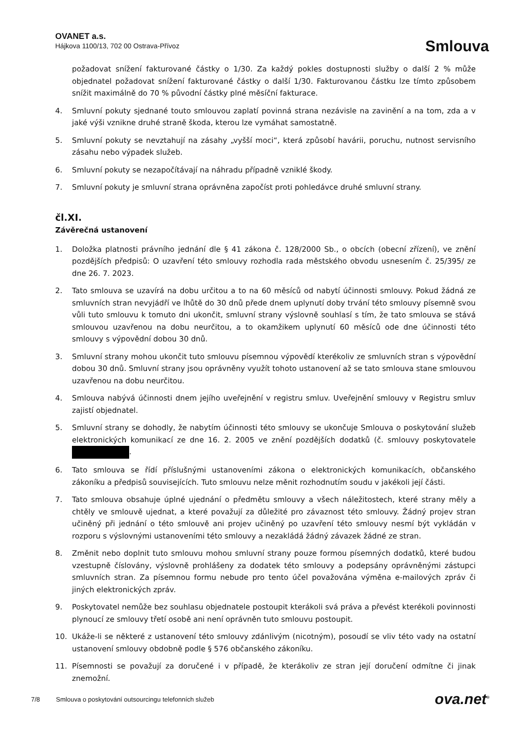OVANET a.s.
Hájkova 1100/13, 702 00 Ostrava-Přívoz
Smlouva
požadovat snížení fakturované částky o 1/30. Za každý pokles dostupnosti služby o další 2 % může objednatel požadovat snížení fakturované částky o další 1/30. Fakturovanou částku lze tímto způsobem snížit maximálně do 70 % původní částky plné měsíční fakturace.
4. Smluvní pokuty sjednané touto smlouvou zaplatí povinná strana nezávisle na zavinění a na tom, zda a v jaké výši vznikne druhé straně škoda, kterou lze vymáhat samostatně.
5. Smluvní pokuty se nevztahují na zásahy „vyšší moci“, která způsobí havárii, poruchu, nutnost servisního zásahu nebo výpadek služeb.
6. Smluvní pokuty se nezapočítávají na náhradu případně vzniklé škody.
7. Smluvní pokuty je smluvní strana oprávněna započíst proti pohledávce druhé smluvní strany.
čl.XI.
Závěrečná ustanovení
1. Doložka platnosti právního jednání dle § 41 zákona č. 128/2000 Sb., o obcích (obecní zřízení), ve znění pozdějších předpisů: O uzavření této smlouvy rozhodla rada městského obvodu usnesením č. 25/395/ ze dne 26. 7. 2023.
2. Tato smlouva se uzavírá na dobu určitou a to na 60 měsíců od nabytí účinnosti smlouvy. Pokud žádná ze smluvních stran nevyjádří ve lhůtě do 30 dnů přede dnem uplynutí doby trvání této smlouvy písemně svou vůli tuto smlouvu k tomuto dni ukončit, smluvní strany výslovně souhlasí s tím, že tato smlouva se stává smlouvou uzavřenou na dobu neurčitou, a to okamžikem uplynutí 60 měsíců ode dne účinnosti této smlouvy s výpovědní dobou 30 dnů.
3. Smluvní strany mohou ukončit tuto smlouvu písemnou výpovědí kterékoliv ze smluvních stran s výpovědní dobou 30 dnů. Smluvní strany jsou oprávněny využít tohoto ustanovení až se tato smlouva stane smlouvou uzavřenou na dobu neurčitou.
4. Smlouva nabývá účinnosti dnem jejího uveřejnění v registru smluv. Uveřejnění smlouvy v Registru smluv zajistí objednatel.
5. Smluvní strany se dohodly, že nabytím účinnosti této smlouvy se ukončuje Smlouva o poskytování služeb elektronických komunikací ze dne 16. 2. 2005 ve znění pozdějších dodatků (č. smlouvy poskytovatele .
6. Tato smlouva se řídí příslušnými ustanoveními zákona o elektronických komunikacích, občanského zákoníku a předpisů souvisejících. Tuto smlouvu nelze měnit rozhodnutím soudu v jakékoli její části.
7. Tato smlouva obsahuje úplné ujednání o předmětu smlouvy a všech náležitostech, které strany měly a chtěly ve smlouvě ujednat, a které považují za důležité pro závaznost této smlouvy. Žádný projev stran učiněný při jednání o této smlouvě ani projev učiněný po uzavření této smlouvy nesmí být vykládán v rozporu s výslovnými ustanoveními této smlouvy a nezakládá žádný závazek žádné ze stran.
8. Změnit nebo doplnit tuto smlouvu mohou smluvní strany pouze formou písemných dodatků, které budou vzestupně číslovány, výslovně prohlášeny za dodatek této smlouvy a podepsány oprávněnými zástupci smluvních stran. Za písemnou formu nebude pro tento účel považována výměna e-mailových zpráv či jiných elektronických zpráv.
9. Poskytovatel nemůže bez souhlasu objednatele postoupit kterákoli svá práva a převést kterékoli povinnosti plynoucí ze smlouvy třetí osobě ani není oprávněn tuto smlouvu postoupit.
10. Ukáže-li se některé z ustanovení této smlouvy zdánlivým (nicotným), posoudí se vliv této vady na ostatní ustanovení smlouvy obdobně podle § 576 občanského zákoníku.
11. Písemnosti se považují za doručené i v případě, že kterákoliv ze stran její doručení odmítne či jinak znemožní.
7/8 Smlouva o poskytování outsourcingu telefonních služeb ova.net<sup>®</sup>